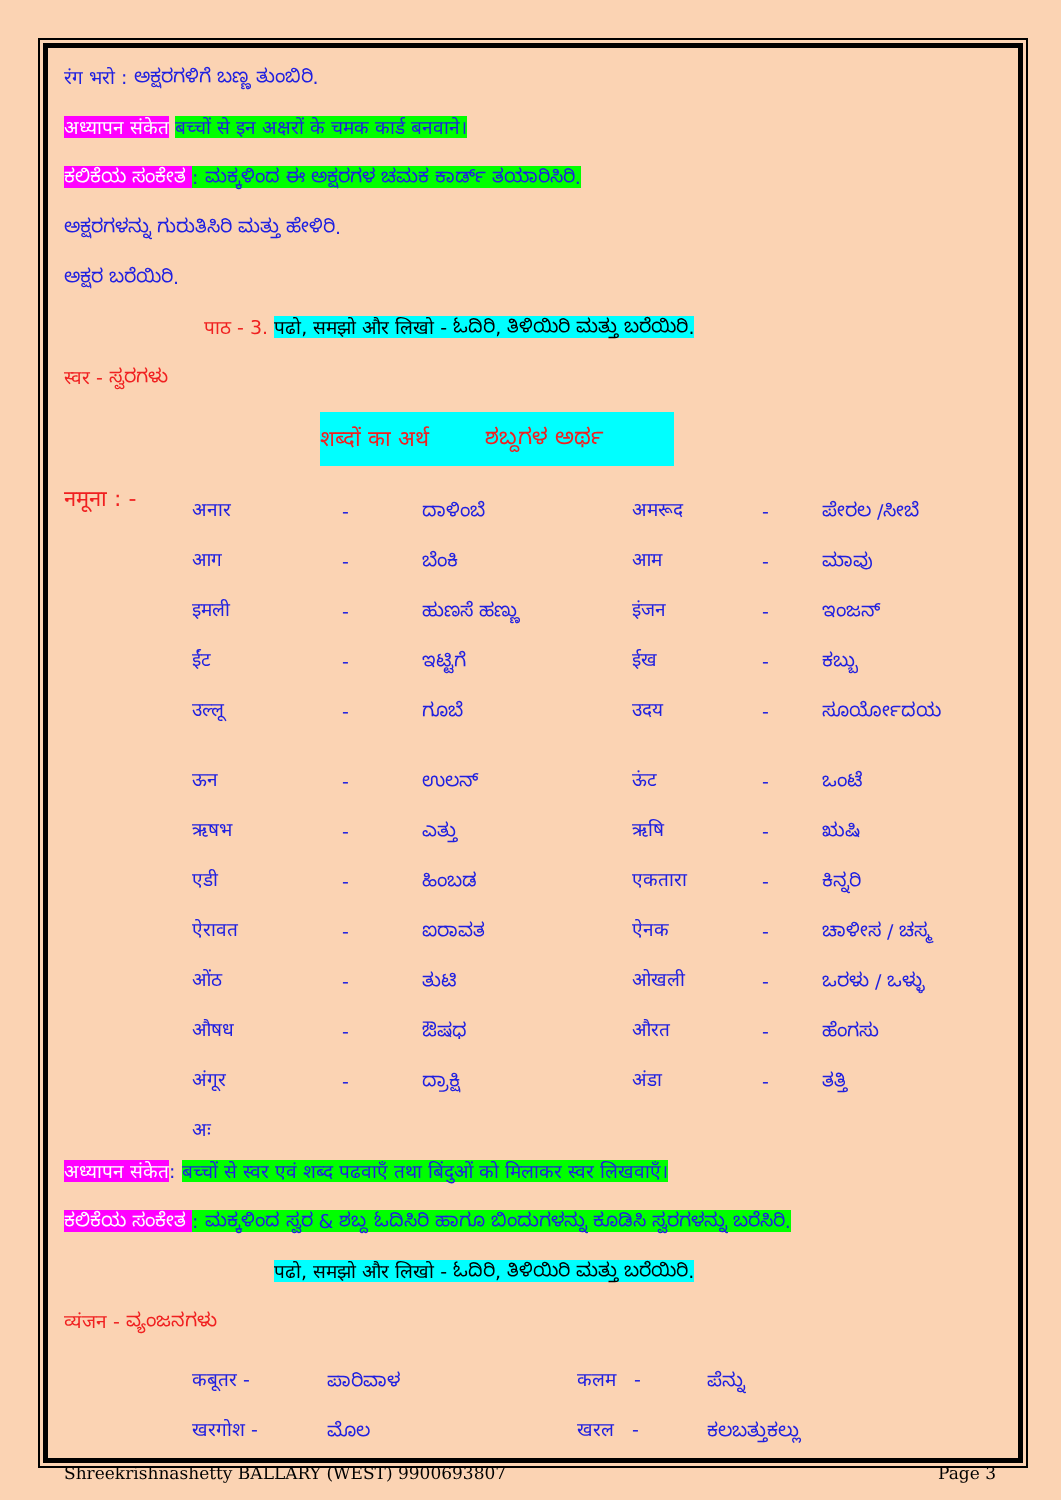रंग भरो : ಅಕ್ಷರಗಳಿಗೆ ಬಣ್ಣ ತುಂಬಿರಿ.
अध्यापन संकेत बच्चों से इन अक्षरों के चमक कार्ड बनवाने।
ಕಲಿಕೆಯ ಸಂಕೇತ : ಮಕ್ಕಳಿಂದ ಈ ಅಕ್ಷರಗಳ ಚಮಕ ಕಾರ್ಡ್ ತಯಾರಿಸಿರಿ.
ಅಕ್ಷರಗಳನ್ನು ಗುರುತಿಸಿರಿ ಮತ್ತು ಹೇಳಿರಿ.
ಅಕ್ಷರ ಬರೆಯಿರಿ.
पाठ - 3. पढो, समझो और लिखो - ಓದಿರಿ, ತಿಳಿಯಿರಿ ಮತ್ತು ಬರೆಯಿರಿ.
स्वर - ಸ್ವರಗಳು
शब्दों का अर्थ ಶಬ್ದಗಳ ಅರ್ಥ
नमूना : -
| अनार | - | ದಾಳಿಂಬೆ | अमरूद | - | ಪೇರಲ /ಸೀಬೆ |
| आग | - | ಬೆಂಕಿ | आम | - | ಮಾವು |
| इमली | - | ಹುಣಸೆ ಹಣ್ಣು | इंजन | - | ಇಂಜನ್ |
| ईंट | - | ಇಟ್ಟಿಗೆ | ईख | - | ಕಬ್ಬು |
| उल्लू | - | ಗೂಬೆ | उदय | - | ಸೂರ್ಯೋದಯ |
| ऊन | - | ಉಲನ್ | ऊंट | - | ಒಂಟೆ |
| ऋषभ | - | ಎತ್ತು | ऋषि | - | ಋಷಿ |
| एडी | - | ಹಿಂಬಡ | एकतारा | - | ಕಿನ್ನರಿ |
| ऐरावत | - | ಐರಾವತ | ऐनक | - | ಚಾಳೀಸ / ಚಸ್ಮ |
| ओंठ | - | ತುಟಿ | ओखली | - | ಒರಳು / ಒಳ್ಳು |
| औषध | - | ಔಷಧ | औरत | - | ಹೆಂಗಸು |
| अंगूर | - | ದ್ರಾಕ್ಷಿ | अंडा | - | ತತ್ತಿ |
| अः | | | | | |
अध्यापन संकेत: बच्चों से स्वर एवं शब्द पढवाएँ तथा बिंदुओं को मिलाकर स्वर लिखवाएँ।
ಕಲಿಕೆಯ ಸಂಕೇತ : ಮಕ್ಕಳಿಂದ ಸ್ವರ & ಶಬ್ದ ಓದಿಸಿರಿ ಹಾಗೂ ಬಿಂದುಗಳನ್ನು ಕೂಡಿಸಿ ಸ್ವರಗಳನ್ನು ಬರೆಸಿರಿ.
पढो, समझो और लिखो - ಓದಿರಿ, ತಿಳಿಯಿರಿ ಮತ್ತು ಬರೆಯಿರಿ.
व्यंजन - ವ್ಯಂಜನಗಳು
| कबूतर - | ಪಾರಿವಾಳ | कलम - | ಪೆನ್ನು |
| खरगोश - | ಮೊಲ | खरल - | ಕಲಬತ್ತುಕಲ್ಲು |
Shreekrishnashetty BALLARY (WEST) 9900693807 Page 3